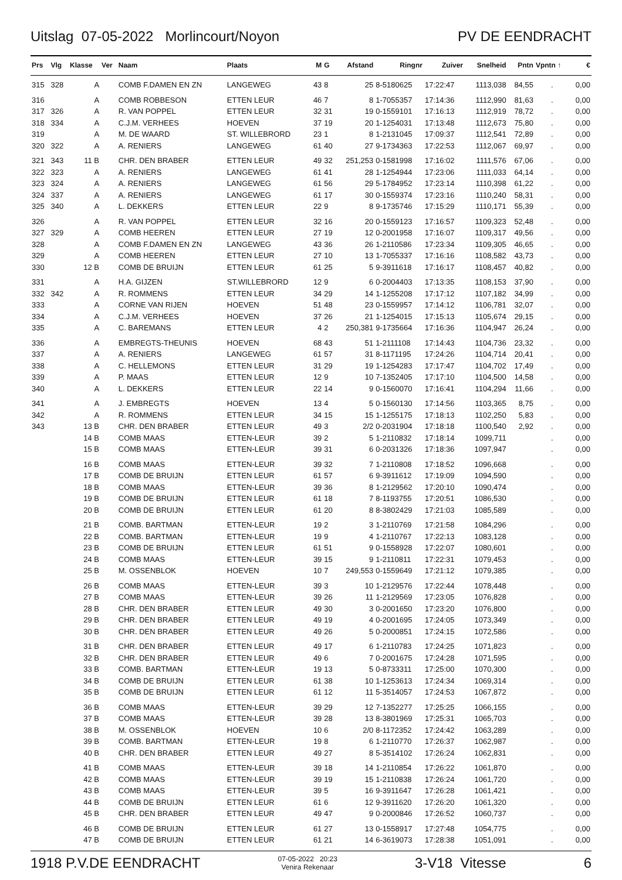Uitslag 07-05-2022 Morlincourt/Noyon
PV DE EENDRACHT
| Prs | Vlg | Klasse | Ver | Naam | Plaats | M | G | Afstand | Ringnr | Zuiver | Snelheid | Pntn | Vpntn ↑ | € |
| --- | --- | --- | --- | --- | --- | --- | --- | --- | --- | --- | --- | --- | --- | --- |
| 315 | 328 | A | | COMB F.DAMEN EN ZN | LANGEWEG | 43 | 8 | 25 | 8-5180625 | 17:22:47 | 1113,038 | 84,55 | . | 0,00 |
| 316 | | A | | COMB ROBBESON | ETTEN LEUR | 46 | 7 | 8 | 1-7055357 | 17:14:36 | 1112,990 | 81,63 | . | 0,00 |
| 317 | 326 | A | | R. VAN POPPEL | ETTEN LEUR | 32 | 31 | 19 | 0-1559101 | 17:16:13 | 1112,919 | 78,72 | . | 0,00 |
| 318 | 334 | A | | C.J.M. VERHEES | HOEVEN | 37 | 19 | 20 | 1-1254031 | 17:13:48 | 1112,673 | 75,80 | . | 0,00 |
| 319 | | A | | M. DE WAARD | ST. WILLEBRORD | 23 | 1 | 8 | 1-2131045 | 17:09:37 | 1112,541 | 72,89 | . | 0,00 |
| 320 | 322 | A | | A. RENIERS | LANGEWEG | 61 | 40 | 27 | 9-1734363 | 17:22:53 | 1112,067 | 69,97 | . | 0,00 |
| 321 | 343 | 11 B | | CHR. DEN BRABER | ETTEN LEUR | 49 | 32 | 251,253 | 0-1581998 | 17:16:02 | 1111,576 | 67,06 | . | 0,00 |
| 322 | 323 | A | | A. RENIERS | LANGEWEG | 61 | 41 | 28 | 1-1254944 | 17:23:06 | 1111,033 | 64,14 | . | 0,00 |
| 323 | 324 | A | | A. RENIERS | LANGEWEG | 61 | 56 | 29 | 5-1784952 | 17:23:14 | 1110,398 | 61,22 | . | 0,00 |
| 324 | 337 | A | | A. RENIERS | LANGEWEG | 61 | 17 | 30 | 0-1559374 | 17:23:16 | 1110,240 | 58,31 | . | 0,00 |
| 325 | 340 | A | | L. DEKKERS | ETTEN LEUR | 22 | 9 | 8 | 9-1735746 | 17:15:29 | 1110,171 | 55,39 | . | 0,00 |
| 326 | | A | | R. VAN POPPEL | ETTEN LEUR | 32 | 16 | 20 | 0-1559123 | 17:16:57 | 1109,323 | 52,48 | . | 0,00 |
| 327 | 329 | A | | COMB HEEREN | ETTEN LEUR | 27 | 19 | 12 | 0-2001958 | 17:16:07 | 1109,317 | 49,56 | . | 0,00 |
| 328 | | A | | COMB F.DAMEN EN ZN | LANGEWEG | 43 | 36 | 26 | 1-2110586 | 17:23:34 | 1109,305 | 46,65 | . | 0,00 |
| 329 | | A | | COMB HEEREN | ETTEN LEUR | 27 | 10 | 13 | 1-7055337 | 17:16:16 | 1108,582 | 43,73 | . | 0,00 |
| 330 | | 12 B | | COMB DE BRUIJN | ETTEN LEUR | 61 | 25 | 5 | 9-3911618 | 17:16:17 | 1108,457 | 40,82 | . | 0,00 |
| 331 | | A | | H.A. GIJZEN | ST.WILLEBRORD | 12 | 9 | 6 | 0-2004403 | 17:13:35 | 1108,153 | 37,90 | . | 0,00 |
| 332 | 342 | A | | R. ROMMENS | ETTEN LEUR | 34 | 29 | 14 | 1-1255208 | 17:17:12 | 1107,182 | 34,99 | . | 0,00 |
| 333 | | A | | CORNE VAN RIJEN | HOEVEN | 51 | 48 | 23 | 0-1559957 | 17:14:12 | 1106,781 | 32,07 | . | 0,00 |
| 334 | | A | | C.J.M. VERHEES | HOEVEN | 37 | 26 | 21 | 1-1254015 | 17:15:13 | 1105,674 | 29,15 | . | 0,00 |
| 335 | | A | | C. BAREMANS | ETTEN LEUR | 4 | 2 | 250,381 | 9-1735664 | 17:16:36 | 1104,947 | 26,24 | . | 0,00 |
| 336 | | A | | EMBREGTS-THEUNIS | HOEVEN | 68 | 43 | 51 | 1-2111108 | 17:14:43 | 1104,736 | 23,32 | . | 0,00 |
| 337 | | A | | A. RENIERS | LANGEWEG | 61 | 57 | 31 | 8-1171195 | 17:24:26 | 1104,714 | 20,41 | . | 0,00 |
| 338 | | A | | C. HELLEMONS | ETTEN LEUR | 31 | 29 | 19 | 1-1254283 | 17:17:47 | 1104,702 | 17,49 | . | 0,00 |
| 339 | | A | | P. MAAS | ETTEN LEUR | 12 | 9 | 10 | 7-1352405 | 17:17:10 | 1104,500 | 14,58 | . | 0,00 |
| 340 | | A | | L. DEKKERS | ETTEN LEUR | 22 | 14 | 9 | 0-1560070 | 17:16:41 | 1104,294 | 11,66 | . | 0,00 |
| 341 | | A | | J. EMBREGTS | HOEVEN | 13 | 4 | 5 | 0-1560130 | 17:14:56 | 1103,365 | 8,75 | . | 0,00 |
| 342 | | A | | R. ROMMENS | ETTEN LEUR | 34 | 15 | 15 | 1-1255175 | 17:18:13 | 1102,250 | 5,83 | . | 0,00 |
| 343 | | 13 B | | CHR. DEN BRABER | ETTEN LEUR | 49 | 3 | 2/2 | 0-2031904 | 17:18:18 | 1100,540 | 2,92 | . | 0,00 |
| | | 14 B | | COMB MAAS | ETTEN-LEUR | 39 | 2 | 5 | 1-2110832 | 17:18:14 | 1099,711 | | . | 0,00 |
| | | 15 B | | COMB MAAS | ETTEN-LEUR | 39 | 31 | 6 | 0-2031326 | 17:18:36 | 1097,947 | | . | 0,00 |
| | | 16 B | | COMB MAAS | ETTEN-LEUR | 39 | 32 | 7 | 1-2110808 | 17:18:52 | 1096,668 | | . | 0,00 |
| | | 17 B | | COMB DE BRUIJN | ETTEN LEUR | 61 | 57 | 6 | 9-3911612 | 17:19:09 | 1094,590 | | . | 0,00 |
| | | 18 B | | COMB MAAS | ETTEN-LEUR | 39 | 36 | 8 | 1-2129562 | 17:20:10 | 1090,474 | | . | 0,00 |
| | | 19 B | | COMB DE BRUIJN | ETTEN LEUR | 61 | 18 | 7 | 8-1193755 | 17:20:51 | 1086,530 | | . | 0,00 |
| | | 20 B | | COMB DE BRUIJN | ETTEN LEUR | 61 | 20 | 8 | 8-3802429 | 17:21:03 | 1085,589 | | . | 0,00 |
| | | 21 B | | COMB. BARTMAN | ETTEN-LEUR | 19 | 2 | 3 | 1-2110769 | 17:21:58 | 1084,296 | | . | 0,00 |
| | | 22 B | | COMB. BARTMAN | ETTEN-LEUR | 19 | 9 | 4 | 1-2110767 | 17:22:13 | 1083,128 | | . | 0,00 |
| | | 23 B | | COMB DE BRUIJN | ETTEN LEUR | 61 | 51 | 9 | 0-1558928 | 17:22:07 | 1080,601 | | . | 0,00 |
| | | 24 B | | COMB MAAS | ETTEN-LEUR | 39 | 15 | 9 | 1-2110811 | 17:22:31 | 1079,453 | | . | 0,00 |
| | | 25 B | | M. OSSENBLOK | HOEVEN | 10 | 7 | 249,553 | 0-1559649 | 17:21:12 | 1079,385 | | . | 0,00 |
| | | 26 B | | COMB MAAS | ETTEN-LEUR | 39 | 3 | 10 | 1-2129576 | 17:22:44 | 1078,448 | | . | 0,00 |
| | | 27 B | | COMB MAAS | ETTEN-LEUR | 39 | 26 | 11 | 1-2129569 | 17:23:05 | 1076,828 | | . | 0,00 |
| | | 28 B | | CHR. DEN BRABER | ETTEN LEUR | 49 | 30 | 3 | 0-2001650 | 17:23:20 | 1076,800 | | . | 0,00 |
| | | 29 B | | CHR. DEN BRABER | ETTEN LEUR | 49 | 19 | 4 | 0-2001695 | 17:24:05 | 1073,349 | | . | 0,00 |
| | | 30 B | | CHR. DEN BRABER | ETTEN LEUR | 49 | 26 | 5 | 0-2000851 | 17:24:15 | 1072,586 | | . | 0,00 |
| | | 31 B | | CHR. DEN BRABER | ETTEN LEUR | 49 | 17 | 6 | 1-2110783 | 17:24:25 | 1071,823 | | . | 0,00 |
| | | 32 B | | CHR. DEN BRABER | ETTEN LEUR | 49 | 6 | 7 | 0-2001675 | 17:24:28 | 1071,595 | | . | 0,00 |
| | | 33 B | | COMB. BARTMAN | ETTEN-LEUR | 19 | 13 | 5 | 0-8733311 | 17:25:00 | 1070,300 | | . | 0,00 |
| | | 34 B | | COMB DE BRUIJN | ETTEN LEUR | 61 | 38 | 10 | 1-1253613 | 17:24:34 | 1069,314 | | . | 0,00 |
| | | 35 B | | COMB DE BRUIJN | ETTEN LEUR | 61 | 12 | 11 | 5-3514057 | 17:24:53 | 1067,872 | | . | 0,00 |
| | | 36 B | | COMB MAAS | ETTEN-LEUR | 39 | 29 | 12 | 7-1352277 | 17:25:25 | 1066,155 | | . | 0,00 |
| | | 37 B | | COMB MAAS | ETTEN-LEUR | 39 | 28 | 13 | 8-3801969 | 17:25:31 | 1065,703 | | . | 0,00 |
| | | 38 B | | M. OSSENBLOK | HOEVEN | 10 | 6 | 2/0 | 8-1172352 | 17:24:42 | 1063,289 | | . | 0,00 |
| | | 39 B | | COMB. BARTMAN | ETTEN-LEUR | 19 | 8 | 6 | 1-2110770 | 17:26:37 | 1062,987 | | . | 0,00 |
| | | 40 B | | CHR. DEN BRABER | ETTEN LEUR | 49 | 27 | 8 | 5-3514102 | 17:26:24 | 1062,831 | | . | 0,00 |
| | | 41 B | | COMB MAAS | ETTEN-LEUR | 39 | 18 | 14 | 1-2110854 | 17:26:22 | 1061,870 | | . | 0,00 |
| | | 42 B | | COMB MAAS | ETTEN-LEUR | 39 | 19 | 15 | 1-2110838 | 17:26:24 | 1061,720 | | . | 0,00 |
| | | 43 B | | COMB MAAS | ETTEN-LEUR | 39 | 5 | 16 | 9-3911647 | 17:26:28 | 1061,421 | | . | 0,00 |
| | | 44 B | | COMB DE BRUIJN | ETTEN LEUR | 61 | 6 | 12 | 9-3911620 | 17:26:20 | 1061,320 | | . | 0,00 |
| | | 45 B | | CHR. DEN BRABER | ETTEN LEUR | 49 | 47 | 9 | 0-2000846 | 17:26:52 | 1060,737 | | . | 0,00 |
| | | 46 B | | COMB DE BRUIJN | ETTEN LEUR | 61 | 27 | 13 | 0-1558917 | 17:27:48 | 1054,775 | | . | 0,00 |
| | | 47 B | | COMB DE BRUIJN | ETTEN LEUR | 61 | 21 | 14 | 6-3619073 | 17:28:38 | 1051,091 | | . | 0,00 |
1918 P.V.DE EENDRACHT
07-05-2022 20:23
Venira Rekenaar
3-V18 Vitesse 6